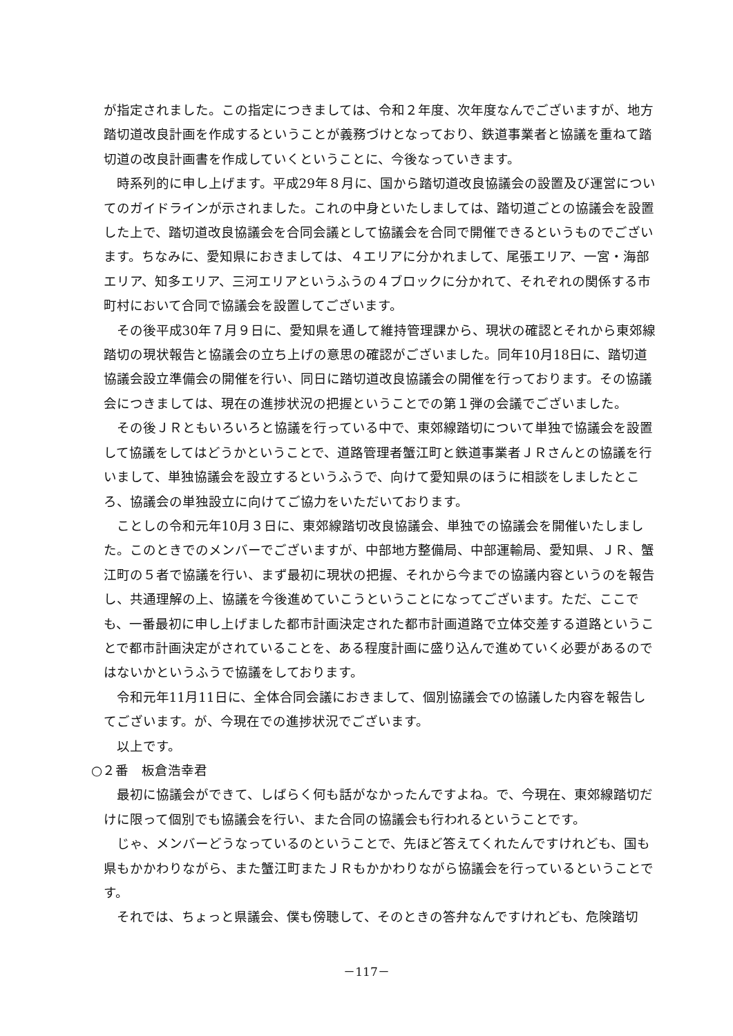が指定されました。この指定につきましては、令和２年度、次年度なんでございますが、地方踏切道改良計画を作成するということが義務づけとなっており、鉄道事業者と協議を重ねて踏切道の改良計画書を作成していくということに、今後なっていきます。
時系列的に申し上げます。平成29年８月に、国から踏切道改良協議会の設置及び運営についてのガイドラインが示されました。これの中身といたしましては、踏切道ごとの協議会を設置した上で、踏切道改良協議会を合同会議として協議会を合同で開催できるというものでございます。ちなみに、愛知県におきましては、４エリアに分かれまして、尾張エリア、一宮・海部エリア、知多エリア、三河エリアというふうの４ブロックに分かれて、それぞれの関係する市町村において合同で協議会を設置してございます。
その後平成30年７月９日に、愛知県を通して維持管理課から、現状の確認とそれから東郊線踏切の現状報告と協議会の立ち上げの意思の確認がございました。同年10月18日に、踏切道協議会設立準備会の開催を行い、同日に踏切道改良協議会の開催を行っております。その協議会につきましては、現在の進捗状況の把握ということでの第１弾の会議でございました。
その後ＪＲともいろいろと協議を行っている中で、東郊線踏切について単独で協議会を設置して協議をしてはどうかということで、道路管理者蟹江町と鉄道事業者ＪＲさんとの協議を行いまして、単独協議会を設立するというふうで、向けて愛知県のほうに相談をしましたところ、協議会の単独設立に向けてご協力をいただいております。
ことしの令和元年10月３日に、東郊線踏切改良協議会、単独での協議会を開催いたしました。このときでのメンバーでございますが、中部地方整備局、中部運輸局、愛知県、ＪＲ、蟹江町の５者で協議を行い、まず最初に現状の把握、それから今までの協議内容というのを報告し、共通理解の上、協議を今後進めていこうということになってございます。ただ、ここでも、一番最初に申し上げました都市計画決定された都市計画道路で立体交差する道路ということで都市計画決定がされていることを、ある程度計画に盛り込んで進めていく必要があるのではないかというふうで協議をしております。
令和元年11月11日に、全体合同会議におきまして、個別協議会での協議した内容を報告してございます。が、今現在での進捗状況でございます。
以上です。
○２番　板倉浩幸君
最初に協議会ができて、しばらく何も話がなかったんですよね。で、今現在、東郊線踏切だけに限って個別でも協議会を行い、また合同の協議会も行われるということです。
じゃ、メンバーどうなっているのということで、先ほど答えてくれたんですけれども、国も県もかかわりながら、また蟹江町またＪＲもかかわりながら協議会を行っているということです。
それでは、ちょっと県議会、僕も傍聴して、そのときの答弁なんですけれども、危険踏切
－117－